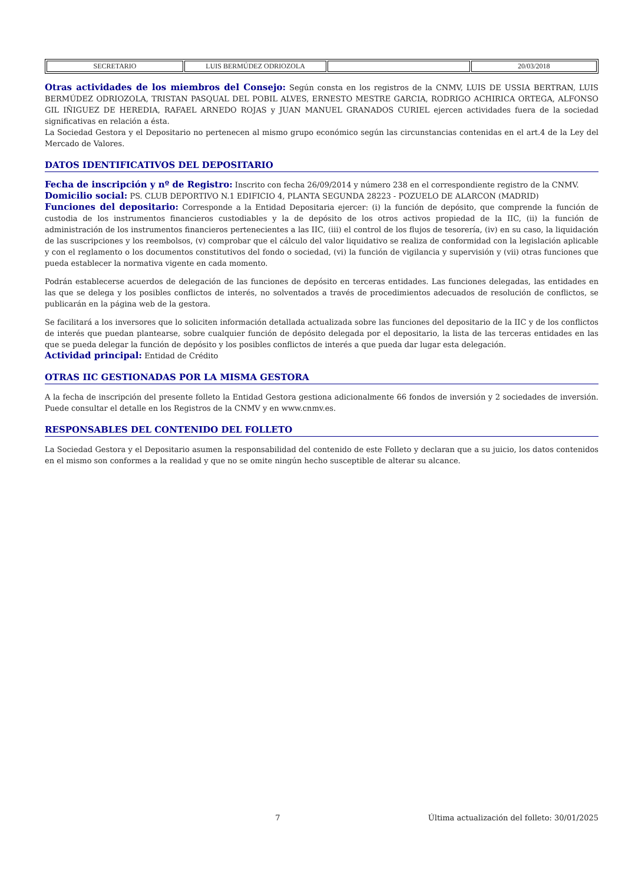| SECRETARIO | LUIS BERMÚDEZ ODRIOZOLA | | 20/03/2018 |
Otras actividades de los miembros del Consejo: Según consta en los registros de la CNMV, LUIS DE USSIA BERTRAN, LUIS BERMÚDEZ ODRIOZOLA, TRISTAN PASQUAL DEL POBIL ALVES, ERNESTO MESTRE GARCIA, RODRIGO ACHIRICA ORTEGA, ALFONSO GIL IÑIGUEZ DE HEREDIA, RAFAEL ARNEDO ROJAS y JUAN MANUEL GRANADOS CURIEL ejercen actividades fuera de la sociedad significativas en relación a ésta.
La Sociedad Gestora y el Depositario no pertenecen al mismo grupo económico según las circunstancias contenidas en el art.4 de la Ley del Mercado de Valores.
DATOS IDENTIFICATIVOS DEL DEPOSITARIO
Fecha de inscripción y nº de Registro: Inscrito con fecha 26/09/2014 y número 238 en el correspondiente registro de la CNMV.
Domicilio social: PS. CLUB DEPORTIVO N.1 EDIFICIO 4, PLANTA SEGUNDA 28223 - POZUELO DE ALARCON (MADRID)
Funciones del depositario: Corresponde a la Entidad Depositaria ejercer: (i) la función de depósito, que comprende la función de custodia de los instrumentos financieros custodiables y la de depósito de los otros activos propiedad de la IIC, (ii) la función de administración de los instrumentos financieros pertenecientes a las IIC, (iii) el control de los flujos de tesorería, (iv) en su caso, la liquidación de las suscripciones y los reembolsos, (v) comprobar que el cálculo del valor liquidativo se realiza de conformidad con la legislación aplicable y con el reglamento o los documentos constitutivos del fondo o sociedad, (vi) la función de vigilancia y supervisión y (vii) otras funciones que pueda establecer la normativa vigente en cada momento.
Podrán establecerse acuerdos de delegación de las funciones de depósito en terceras entidades. Las funciones delegadas, las entidades en las que se delega y los posibles conflictos de interés, no solventados a través de procedimientos adecuados de resolución de conflictos, se publicarán en la página web de la gestora.
Se facilitará a los inversores que lo soliciten información detallada actualizada sobre las funciones del depositario de la IIC y de los conflictos de interés que puedan plantearse, sobre cualquier función de depósito delegada por el depositario, la lista de las terceras entidades en las que se pueda delegar la función de depósito y los posibles conflictos de interés a que pueda dar lugar esta delegación.
Actividad principal: Entidad de Crédito
OTRAS IIC GESTIONADAS POR LA MISMA GESTORA
A la fecha de inscripción del presente folleto la Entidad Gestora gestiona adicionalmente 66 fondos de inversión y 2 sociedades de inversión. Puede consultar el detalle en los Registros de la CNMV y en www.cnmv.es.
RESPONSABLES DEL CONTENIDO DEL FOLLETO
La Sociedad Gestora y el Depositario asumen la responsabilidad del contenido de este Folleto y declaran que a su juicio, los datos contenidos en el mismo son conformes a la realidad y que no se omite ningún hecho susceptible de alterar su alcance.
7 Última actualización del folleto: 30/01/2025